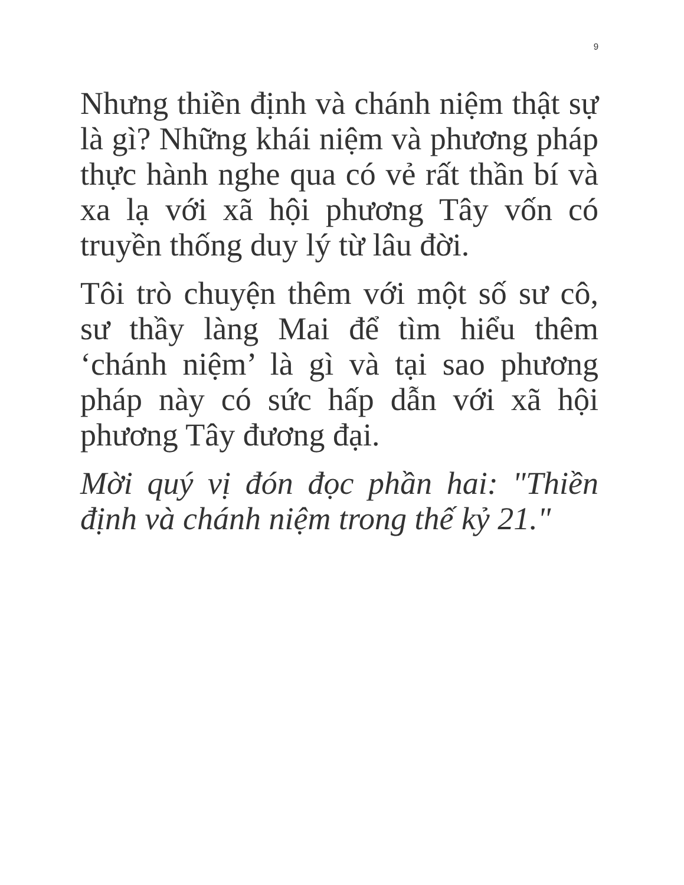9
Nhưng thiền định và chánh niệm thật sự là gì? Những khái niệm và phương pháp thực hành nghe qua có vẻ rất thần bí và xa lạ với xã hội phương Tây vốn có truyền thống duy lý từ lâu đời.
Tôi trò chuyện thêm với một số sư cô, sư thầy làng Mai để tìm hiểu thêm ‘chánh niệm’ là gì và tại sao phương pháp này có sức hấp dẫn với xã hội phương Tây đương đại.
Mời quý vị đón đọc phần hai: "Thiền định và chánh niệm trong thế kỷ 21."